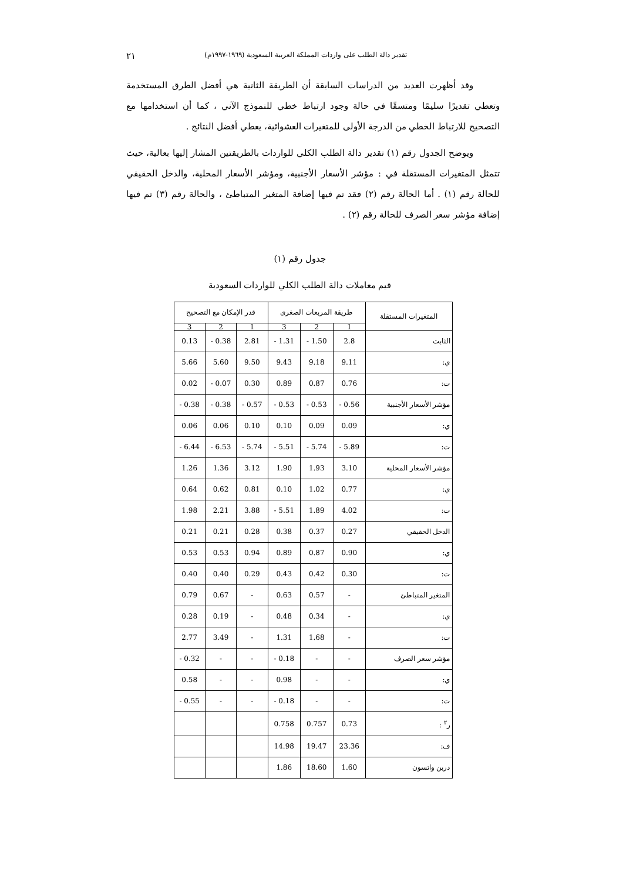تقدير دالة الطلب على واردات المملكة العربية السعودية (١٩٦٩-١٩٩٧م) ٢١
وقد أظهرت العديد من الدراسات السابقة أن الطريقة الثانية هي أفضل الطرق المستخدمة وتعطي تقديرًا سليمًا ومتسقًا في حالة وجود ارتباط خطي للنموذج الآني ، كما أن استخدامها مع التصحيح للارتباط الخطي من الدرجة الأولى للمتغيرات العشوائية، يعطي أفضل النتائج .
ويوضح الجدول رقم (١) تقدير دالة الطلب الكلي للواردات بالطريقتين المشار إليها بعالية، حيث تتمثل المتغيرات المستقلة في : مؤشر الأسعار الأجنبية، ومؤشر الأسعار المحلية، والدخل الحقيقي للحالة رقم (١) . أما الحالة رقم (٢) فقد تم فيها إضافة المتغير المتباطئ ، والحالة رقم (٣) تم فيها إضافة مؤشر سعر الصرف للحالة رقم (٢) .
جدول رقم (١)
قيم معاملات دالة الطلب الكلي للواردات السعودية
| المتغيرات المستقلة | طريقة المربعات الصغرى | | | قدر الإمكان مع التصحيح | | |
| --- | --- | --- | --- | --- | --- | --- |
| | 1 | 2 | 3 | 1 | 2 | 3 |
| الثابت | 2.8 | 1.50 - | 1.31 - | 2.81 | 0.38 - | 0.13 |
| ي: | 9.11 | 9.18 | 9.43 | 9.50 | 5.60 | 5.66 |
| ت: | 0.76 | 0.87 | 0.89 | 0.30 | 0.07 - | 0.02 |
| مؤشر الأسعار الأجنبية | 0.56 - | 0.53 - | 0.53 - | 0.57 - | 0.38 - | 0.38 - |
| ي: | 0.09 | 0.09 | 0.10 | 0.10 | 0.06 | 0.06 |
| ت: | 5.89 - | 5.74 - | 5.51 - | 5.74 - | 6.53 - | 6.44 - |
| مؤشر الأسعار المحلية | 3.10 | 1.93 | 1.90 | 3.12 | 1.36 | 1.26 |
| ي: | 0.77 | 1.02 | 0.10 | 0.81 | 0.62 | 0.64 |
| ت: | 4.02 | 1.89 | 5.51 - | 3.88 | 2.21 | 1.98 |
| الدخل الحقيقي | 0.27 | 0.37 | 0.38 | 0.28 | 0.21 | 0.21 |
| ي: | 0.90 | 0.87 | 0.89 | 0.94 | 0.53 | 0.53 |
| ت: | 0.30 | 0.42 | 0.43 | 0.29 | 0.40 | 0.40 |
| المتغير المتباطئ | - | 0.57 | 0.63 | - | 0.67 | 0.79 |
| ي: | - | 0.34 | 0.48 | - | 0.19 | 0.28 |
| ت: | - | 1.68 | 1.31 | - | 3.49 | 2.77 |
| مؤشر سعر الصرف | - | - | 0.18 - | - | - | 0.32 - |
| ي: | - | - | 0.98 | - | - | 0.58 |
| ت: | - | - | 0.18 - | - | - | 0.55 - |
| ر<sup>٢</sup> : | 0.73 | 0.757 | 0.758 | | | |
| ف: | 23.36 | 19.47 | 14.98 | | | |
| دربن واتسون | 1.60 | 18.60 | 1.86 | | | |